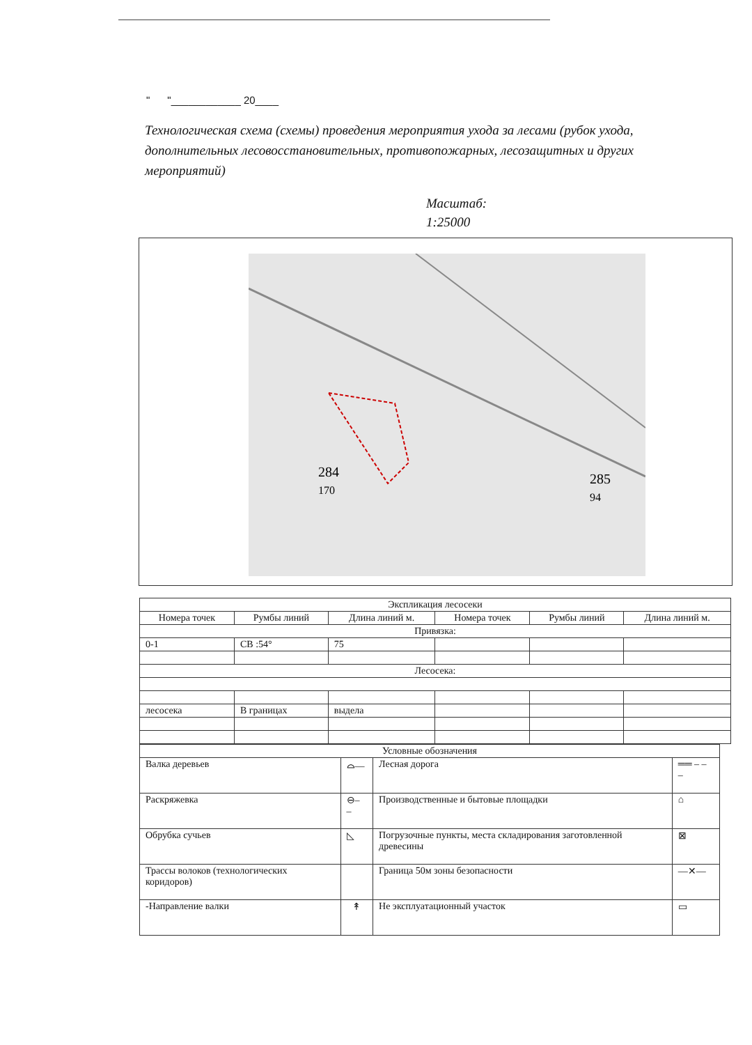" "____________ 20____
Технологическая схема (схемы) проведения мероприятия ухода за лесами (рубок ухода, дополнительных лесовосстановительных, противопожарных, лесозащитных и других мероприятий)
Масштаб:
1:25000
284
170
285
94
| Экспликация лесосеки | | | | | |
| --- | --- | --- | --- | --- | --- |
| Номера точек | Румбы линий | Длина линий м. | Номера точек | Румбы линий | Длина линий м. |
| Привязка: | | | | | |
| 0-1 | СВ :54° | 75 | | | |
| Лесосека: | | | | | |
| лесосека | В границах | выдела | | | |
| Условные обозначения | | | |
| --- | --- | --- | --- |
| Валка деревьев | ⌓― | Лесная дорога | ══ ‒ ‒ ‒ |
| Раскряжевка | ⊖‒ ‒ | Производственные и бытовые площадки | ⌂ |
| Обрубка сучьев | ◺ | Погрузочные пункты, места складирования заготовленной древесины | ⊠ |
| Трассы волоков (технологических коридоров) | | Граница 50м зоны безопасности | ―✕― |
| -Направление валки | ↟ | Не эксплуатационный участок | ▭ |